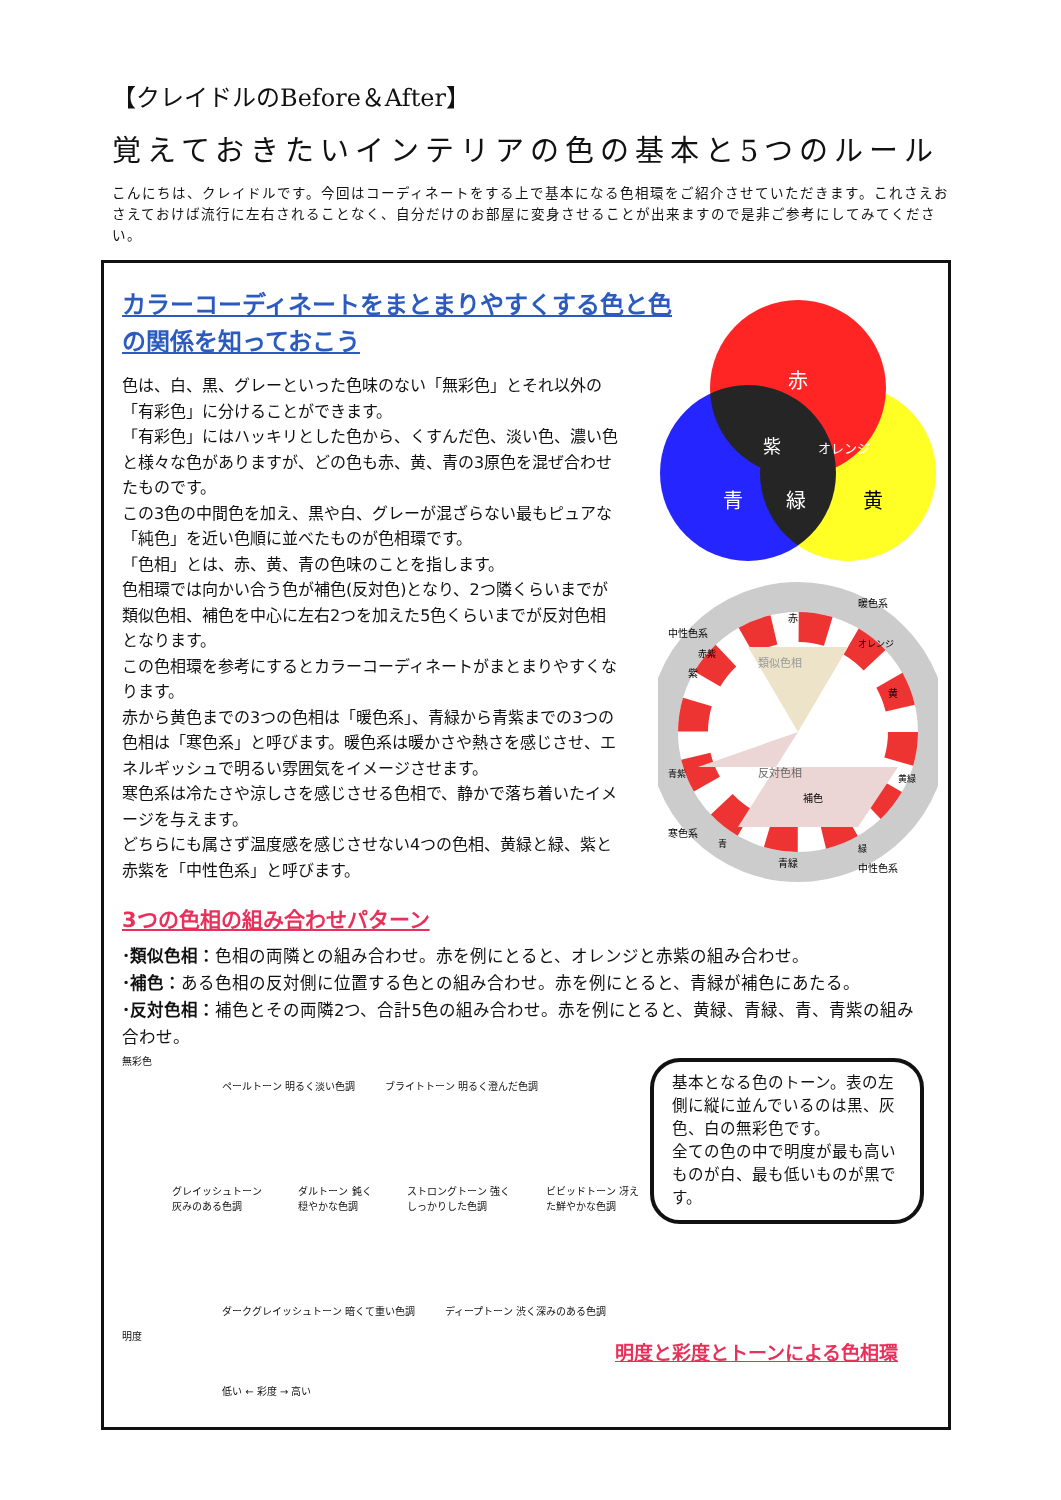【クレイドルのBefore＆After】
覚えておきたいインテリアの色の基本と5つのルール
こんにちは、クレイドルです。今回はコーディネートをする上で基本になる色相環をご紹介させていただきます。これさえおさえておけば流行に左右されることなく、自分だけのお部屋に変身させることが出来ますので是非ご参考にしてみてください。
カラーコーディネートをまとまりやすくする色と色の関係を知っておこう
色は、白、黒、グレーといった色味のない「無彩色」とそれ以外の「有彩色」に分けることができます。
「有彩色」にはハッキリとした色から、くすんだ色、淡い色、濃い色と様々な色がありますが、どの色も赤、黄、青の3原色を混ぜ合わせたものです。
この3色の中間色を加え、黒や白、グレーが混ざらない最もピュアな「純色」を近い色順に並べたものが色相環です。
「色相」とは、赤、黄、青の色味のことを指します。
色相環では向かい合う色が補色(反対色)となり、2つ隣くらいまでが類似色相、補色を中心に左右2つを加えた5色くらいまでが反対色相となります。
この色相環を参考にするとカラーコーディネートがまとまりやすくなります。
赤から黄色までの3つの色相は「暖色系」、青緑から青紫までの3つの色相は「寒色系」と呼びます。暖色系は暖かさや熱さを感じさせ、エネルギッシュで明るい雰囲気をイメージさせます。
寒色系は冷たさや涼しさを感じさせる色相で、静かで落ち着いたイメージを与えます。
どちらにも属さず温度感を感じさせない4つの色相、黄緑と緑、紫と赤紫を「中性色系」と呼びます。
3つの色相の組み合わせパターン
･類似色相：色相の両隣との組み合わせ。赤を例にとると、オレンジと赤紫の組み合わせ。
･補色：ある色相の反対側に位置する色との組み合わせ。赤を例にとると、青緑が補色にあたる。
･反対色相：補色とその両隣2つ、合計5色の組み合わせ。赤を例にとると、黄緑、青緑、青、青紫の組み合わせ。
赤
紫
オレンジ
青
緑
黄
赤
黄
青緑
紫
類似色相
反対色相
補色
暖色系
中性色系
寒色系
中性色系
赤紫
オレンジ
青紫
黄緑
青
緑
無彩色
ペールトーン 明るく淡い色調 ブライトトーン 明るく澄んだ色調
グレイッシュトーン 灰みのある色調 ダルトーン 鈍く穏やかな色調 ストロングトーン 強くしっかりした色調 ビビッドトーン 冴えた鮮やかな色調
ダークグレイッシュトーン 暗くて重い色調 ディープトーン 渋く深みのある色調
明度
低い ← 彩度 → 高い
基本となる色のトーン。表の左側に縦に並んでいるのは黒、灰色、白の無彩色です。
全ての色の中で明度が最も高いものが白、最も低いものが黒です。
明度と彩度とトーンによる色相環